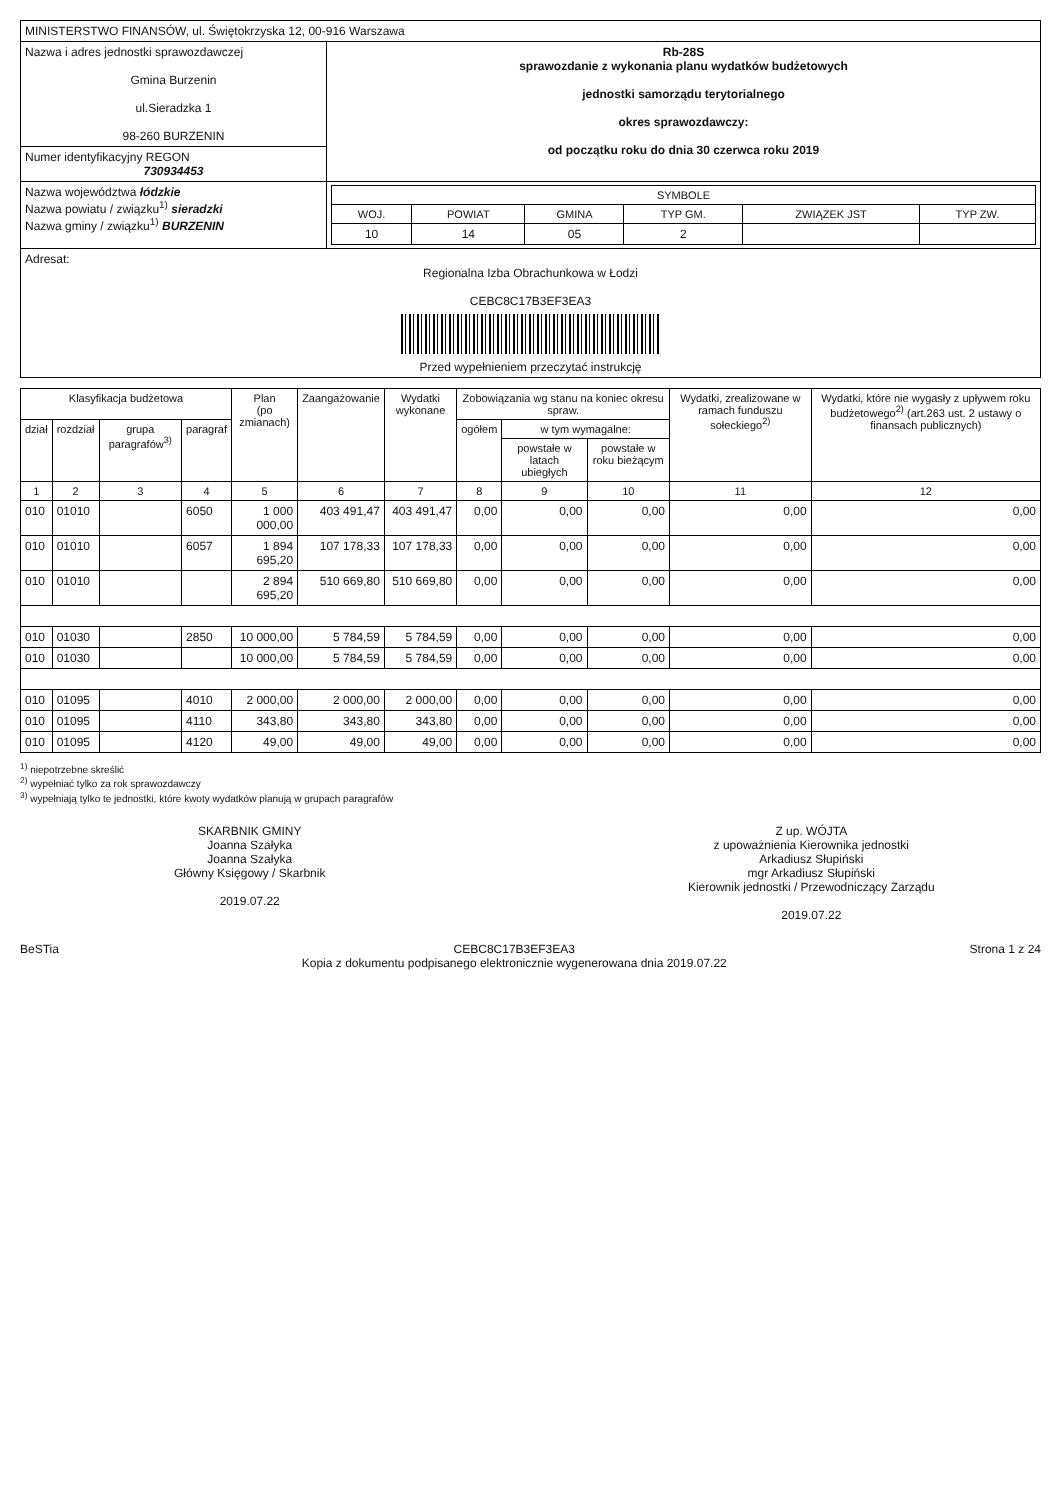| MINISTERSTWO FINANSÓW, ul. Świętokrzyska 12, 00-916 Warszawa | |
| Nazwa i adres jednostki sprawozdawczej Gmina Burzenin ul.Sieradzka 1 98-260 BURZENIN | Rb-28S sprawozdanie z wykonania planu wydatków budżetowych jednostki samorządu terytorialnego okres sprawozdawczy: od początku roku do dnia 30 czerwca roku 2019 |
| Numer identyfikacyjny REGON 730934453 | |
| Nazwa województwa łódzkie Nazwa powiatu / związku<sup>1)</sup> sieradzki Nazwa gminy / związku<sup>1)</sup> BURZENIN | / SYMBOLE / / / / / / / --- / --- / --- / --- / --- / --- / / WOJ. / POWIAT / GMINA / TYP GM. / ZWIĄZEK JST / TYP ZW. / / 10 / 14 / 05 / 2 / / / |
| Adresat: Regionalna Izba Obrachunkowa w Łodzi CEBC8C17B3EF3EA3 Przed wypełnieniem przeczytać instrukcję | |
| Klasyfikacja budżetowa | | | | Plan (po zmianach) | Zaangażowanie | Wydatki wykonane | Zobowiązania wg stanu na koniec okresu spraw. | | | Wydatki, zrealizowane w ramach funduszu sołeckiego<sup>2)</sup> | Wydatki, które nie wygasły z upływem roku budżetowego<sup>2)</sup> (art.263 ust. 2 ustawy o finansach publicznych) |
| --- | --- | --- | --- | --- | --- | --- | --- | --- | --- | --- | --- |
| dział | rozdział | grupa paragrafów<sup>3)</sup> | paragraf | | | | ogółem | w tym wymagalne: | | | |
| | | | | | | | | powstałe w latach ubiegłych | powstałe w roku bieżącym | | |
| 1 | 2 | 3 | 4 | 5 | 6 | 7 | 8 | 9 | 10 | 11 | 12 |
| 010 | 01010 | | 6050 | 1 000 000,00 | 403 491,47 | 403 491,47 | 0,00 | 0,00 | 0,00 | 0,00 | 0,00 |
| 010 | 01010 | | 6057 | 1 894 695,20 | 107 178,33 | 107 178,33 | 0,00 | 0,00 | 0,00 | 0,00 | 0,00 |
| 010 | 01010 | | | 2 894 695,20 | 510 669,80 | 510 669,80 | 0,00 | 0,00 | 0,00 | 0,00 | 0,00 |
| 010 | 01030 | | 2850 | 10 000,00 | 5 784,59 | 5 784,59 | 0,00 | 0,00 | 0,00 | 0,00 | 0,00 |
| 010 | 01030 | | | 10 000,00 | 5 784,59 | 5 784,59 | 0,00 | 0,00 | 0,00 | 0,00 | 0,00 |
| 010 | 01095 | | 4010 | 2 000,00 | 2 000,00 | 2 000,00 | 0,00 | 0,00 | 0,00 | 0,00 | 0,00 |
| 010 | 01095 | | 4110 | 343,80 | 343,80 | 343,80 | 0,00 | 0,00 | 0,00 | 0,00 | 0,00 |
| 010 | 01095 | | 4120 | 49,00 | 49,00 | 49,00 | 0,00 | 0,00 | 0,00 | 0,00 | 0,00 |
<sup>1)</sup> niepotrzebne skreślić
<sup>2)</sup> wypełniać tylko za rok sprawozdawczy
<sup>3)</sup> wypełniają tylko te jednostki, które kwoty wydatków planują w grupach paragrafów
SKARBNIK GMINY
Joanna Szałyka
Joanna Szałyka
Główny Księgowy / Skarbnik
2019.07.22
Z up. WÓJTA
z upoważnienia Kierownika jednostki
Arkadiusz Słupiński
mgr Arkadiusz Słupiński
Kierownik jednostki / Przewodniczący Zarządu
2019.07.22
BeSTia CEBC8C17B3EF3EA3
Kopia z dokumentu podpisanego elektronicznie wygenerowana dnia 2019.07.22 Strona 1 z 24